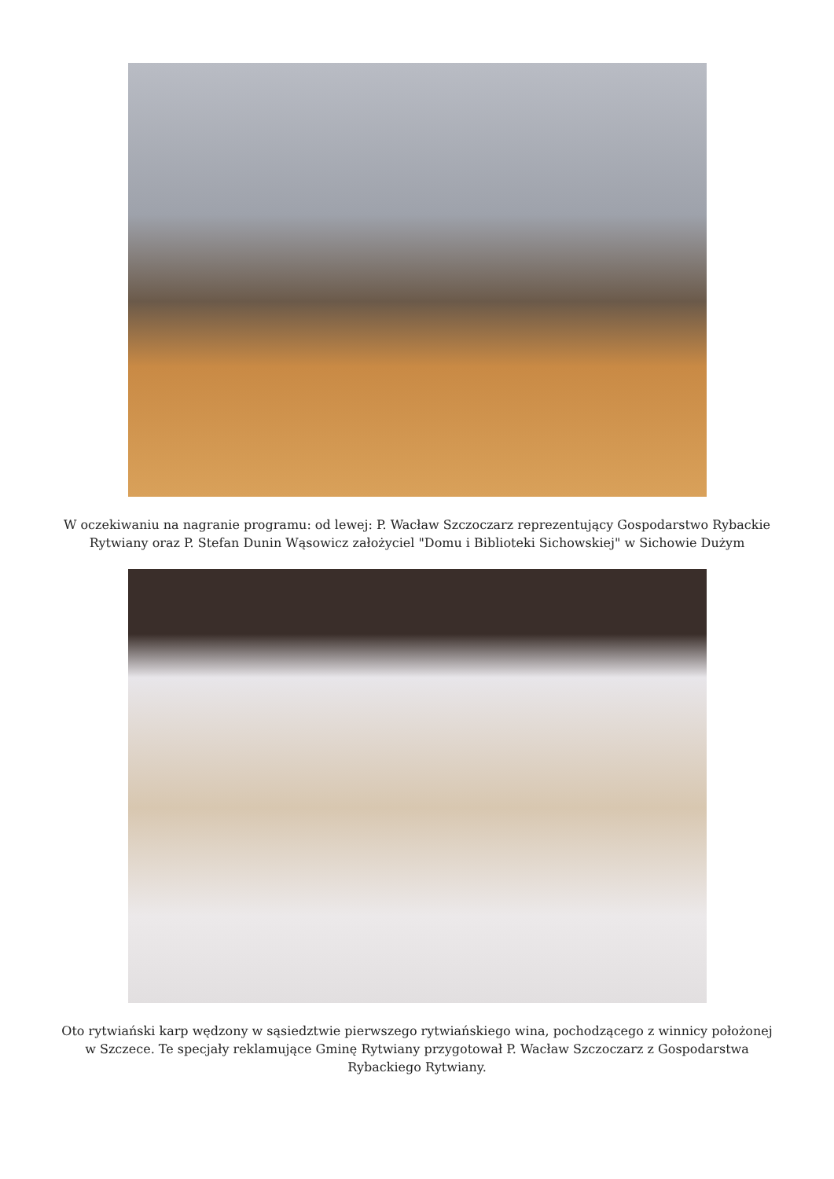W oczekiwaniu na nagranie programu: od lewej: P. Wacław Szczoczarz reprezentujący Gospodarstwo Rybackie Rytwiany oraz P. Stefan Dunin Wąsowicz założyciel "Domu i Biblioteki Sichowskiej" w Sichowie Dużym
Oto rytwiański karp wędzony w sąsiedztwie pierwszego rytwiańskiego wina, pochodzącego z winnicy położonej w Szczece. Te specjały reklamujące Gminę Rytwiany przygotował P. Wacław Szczoczarz z Gospodarstwa Rybackiego Rytwiany.